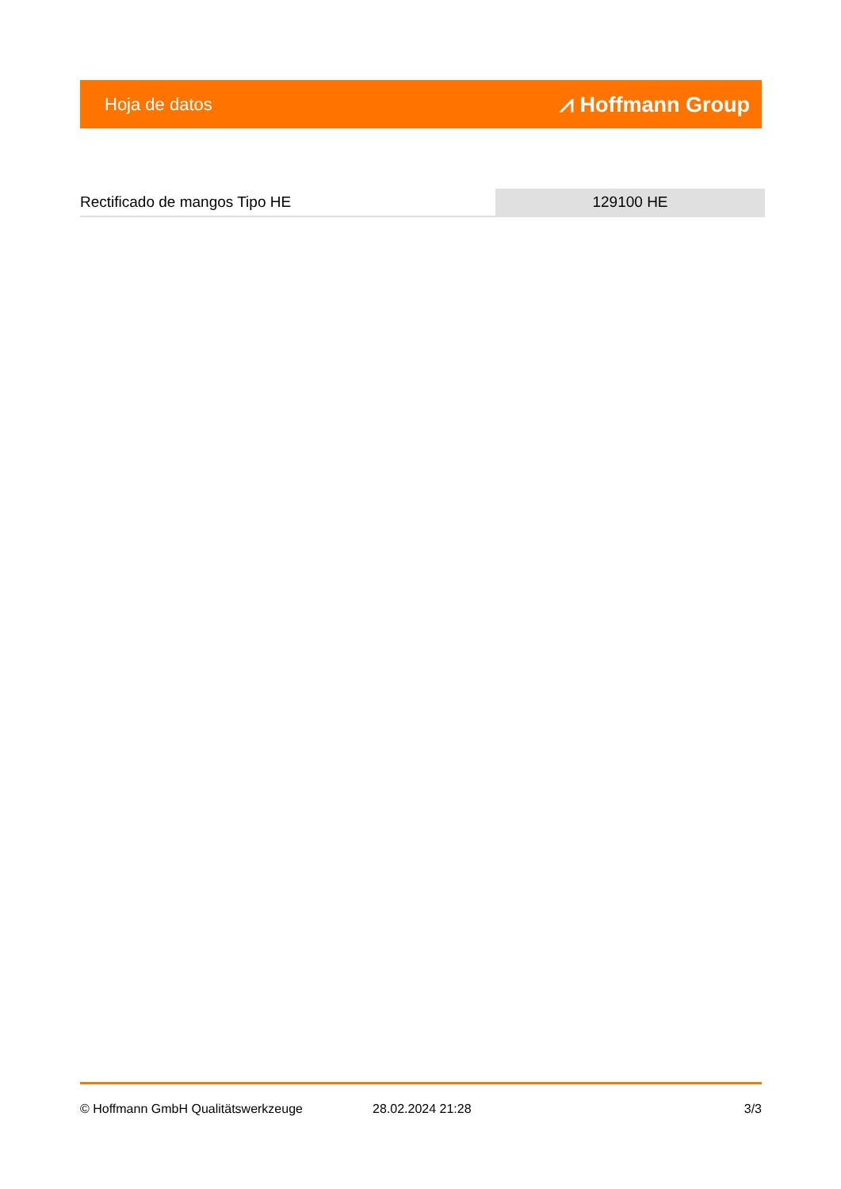Hoja de datos ⩘ Hoffmann Group
Rectificado de mangos Tipo HE 129100 HE
© Hoffmann GmbH Qualitätswerkzeuge 28.02.2024 21:28 3/3